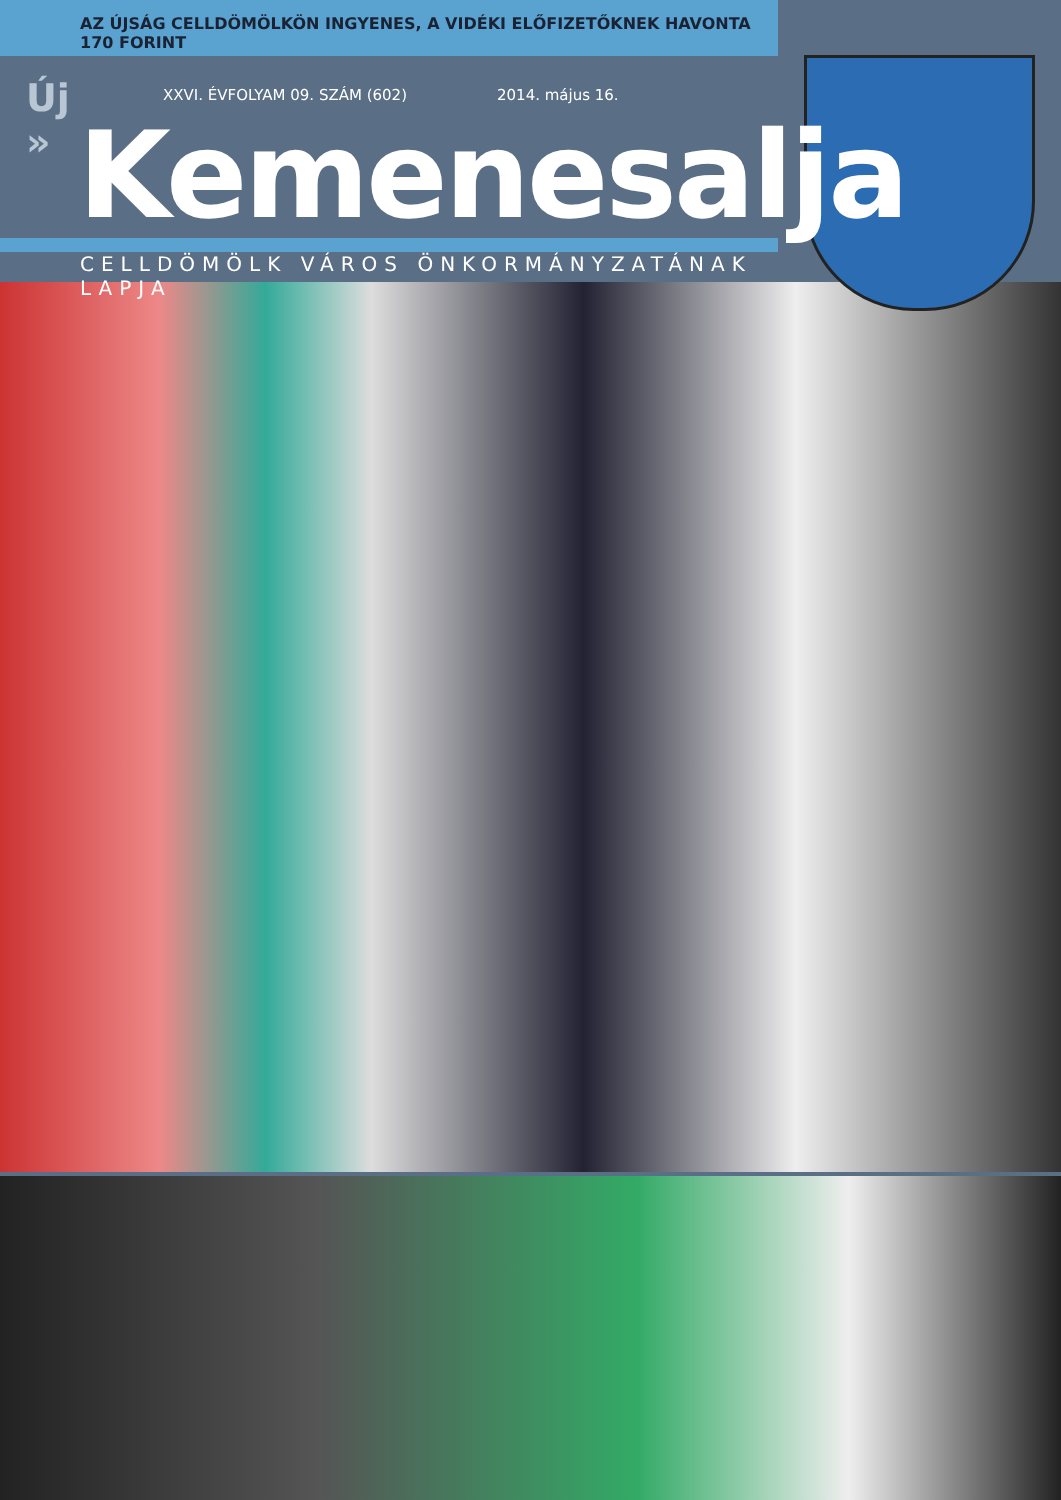AZ ÚJSÁG CELLDÖMÖLKÖN INGYENES, A VIDÉKI ELŐFIZETŐKNEK HAVONTA 170 FORINT
Új
»
XXVI. ÉVFOLYAM 09. SZÁM (602) 2014. május 16.
Kemenesalja
CELLDÖMÖLK VÁROS ÖNKORMÁNYZATÁNAK LAPJA